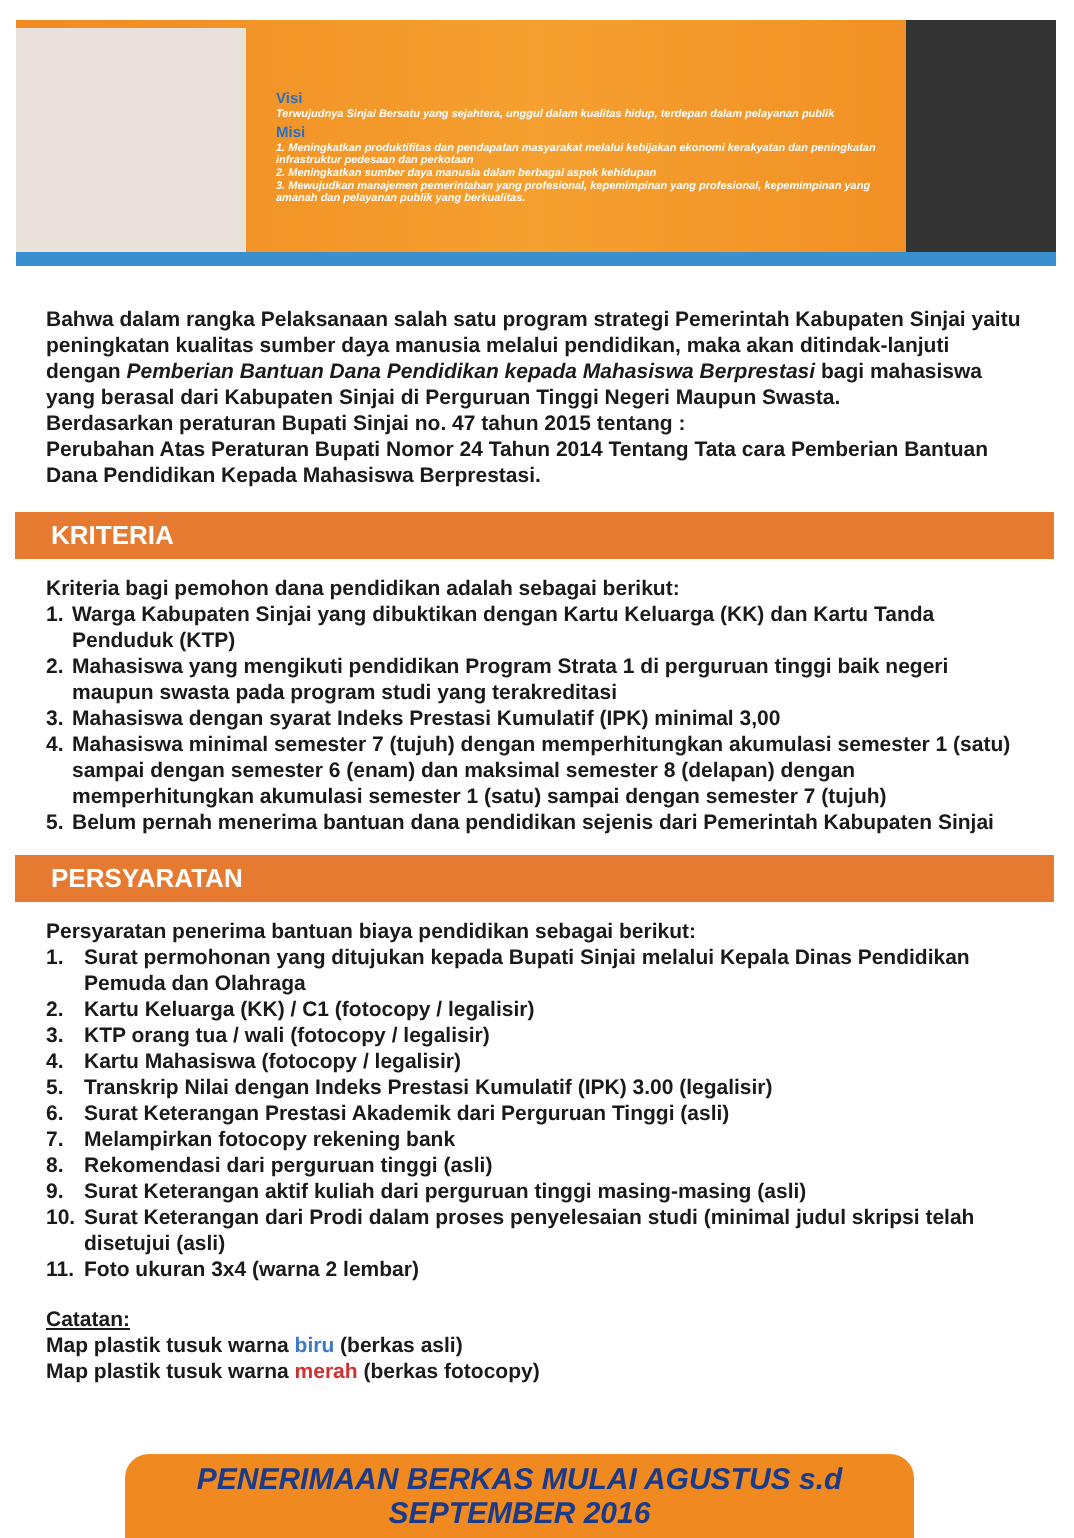Visi
Terwujudnya Sinjai Bersatu yang sejahtera, unggul dalam kualitas hidup, terdepan dalam pelayanan publik
Misi
1. Meningkatkan produktifitas dan pendapatan masyarakat melalui kebijakan ekonomi kerakyatan dan peningkatan infrastruktur pedesaan dan perkotaan
2. Meningkatkan sumber daya manusia dalam berbagai aspek kehidupan
3. Mewujudkan manajemen pemerintahan yang profesional, kepemimpinan yang profesional, kepemimpinan yang amanah dan pelayanan publik yang berkualitas.
Bahwa dalam rangka Pelaksanaan salah satu program strategi Pemerintah Kabupaten Sinjai yaitu peningkatan kualitas sumber daya manusia melalui pendidikan, maka akan ditindak-lanjuti dengan Pemberian Bantuan Dana Pendidikan kepada Mahasiswa Berprestasi bagi mahasiswa yang berasal dari Kabupaten Sinjai di Perguruan Tinggi Negeri Maupun Swasta.
Berdasarkan peraturan Bupati Sinjai no. 47 tahun 2015 tentang :
Perubahan Atas Peraturan Bupati Nomor 24 Tahun 2014 Tentang Tata cara Pemberian Bantuan Dana Pendidikan Kepada Mahasiswa Berprestasi.
KRITERIA
Kriteria bagi pemohon dana pendidikan adalah sebagai berikut:
1. Warga Kabupaten Sinjai yang dibuktikan dengan Kartu Keluarga (KK) dan Kartu Tanda Penduduk (KTP)
2. Mahasiswa yang mengikuti pendidikan Program Strata 1 di perguruan tinggi baik negeri maupun swasta pada program studi yang terakreditasi
3. Mahasiswa dengan syarat Indeks Prestasi Kumulatif (IPK) minimal 3,00
4. Mahasiswa minimal semester 7 (tujuh) dengan memperhitungkan akumulasi semester 1 (satu) sampai dengan semester 6 (enam) dan maksimal semester 8 (delapan) dengan memperhitungkan akumulasi semester 1 (satu) sampai dengan semester 7 (tujuh)
5. Belum pernah menerima bantuan dana pendidikan sejenis dari Pemerintah Kabupaten Sinjai
PERSYARATAN
Persyaratan penerima bantuan biaya pendidikan sebagai berikut:
1. Surat permohonan yang ditujukan kepada Bupati Sinjai melalui Kepala Dinas Pendidikan Pemuda dan Olahraga
2. Kartu Keluarga (KK) / C1 (fotocopy / legalisir)
3. KTP orang tua / wali (fotocopy / legalisir)
4. Kartu Mahasiswa (fotocopy / legalisir)
5. Transkrip Nilai dengan Indeks Prestasi Kumulatif (IPK) 3.00 (legalisir)
6. Surat Keterangan Prestasi Akademik dari Perguruan Tinggi (asli)
7. Melampirkan fotocopy rekening bank
8. Rekomendasi dari perguruan tinggi (asli)
9. Surat Keterangan aktif kuliah dari perguruan tinggi masing-masing (asli)
10. Surat Keterangan dari Prodi dalam proses penyelesaian studi (minimal judul skripsi telah disetujui (asli)
11. Foto ukuran 3x4 (warna 2 lembar)
Catatan:
Map plastik tusuk warna biru (berkas asli)
Map plastik tusuk warna merah (berkas fotocopy)
PENERIMAAN BERKAS MULAI AGUSTUS s.d SEPTEMBER 2016